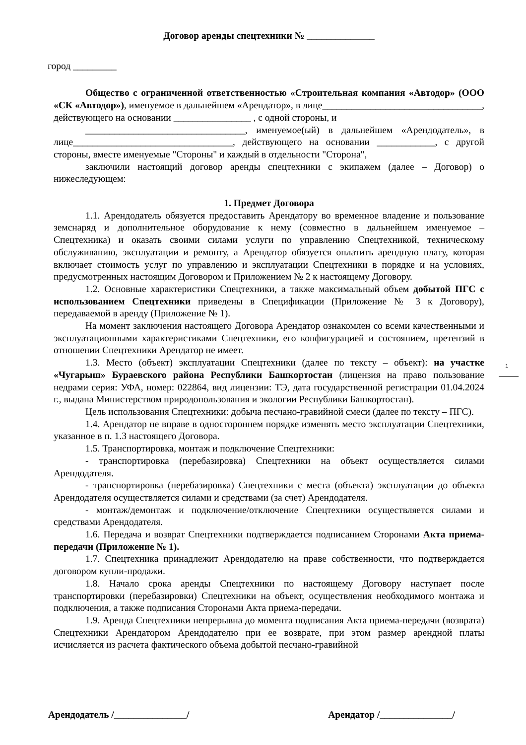Договор аренды спецтехники № ______________
город _________
Общество с ограниченной ответственностью «Строительная компания «Автодор» (ООО «СК «Автодор»), именуемое в дальнейшем «Арендатор», в лице_________________________________, действующего на основании ________________ , с одной стороны, и
_________________________________, именуемое(ый) в дальнейшем «Арендодатель», в лице_________________________________, действующего на основании ____________, с другой стороны, вместе именуемые "Стороны" и каждый в отдельности "Сторона",
заключили настоящий договор аренды спецтехники с экипажем (далее – Договор) о нижеследующем:
1. Предмет Договора
1.1. Арендодатель обязуется предоставить Арендатору во временное владение и пользование земснаряд и дополнительное оборудование к нему (совместно в дальнейшем именуемое – Спецтехника) и оказать своими силами услуги по управлению Спецтехникой, техническому обслуживанию, эксплуатации и ремонту, а Арендатор обязуется оплатить арендную плату, которая включает стоимость услуг по управлению и эксплуатации Спецтехники в порядке и на условиях, предусмотренных настоящим Договором и Приложением № 2 к настоящему Договору.
1.2. Основные характеристики Спецтехники, а также максимальный объем добытой ПГС с использованием Спецтехники приведены в Спецификации (Приложение № 3 к Договору), передаваемой в аренду (Приложение № 1).
На момент заключения настоящего Договора Арендатор ознакомлен со всеми качественными и эксплуатационными характеристиками Спецтехники, его конфигурацией и состоянием, претензий в отношении Спецтехники Арендатор не имеет.
1.3. Место (объект) эксплуатации Спецтехники (далее по тексту – объект): на участке «Чугарыш» Бураевского района Республики Башкортостан (лицензия на право пользование недрами серия: УФА, номер: 022864, вид лицензии: ТЭ, дата государственной регистрации 01.04.2024 г., выдана Министерством природопользования и экологии Республики Башкортостан).
Цель использования Спецтехники: добыча песчано-гравийной смеси (далее по тексту – ПГС).
1.4. Арендатор не вправе в одностороннем порядке изменять место эксплуатации Спецтехники, указанное в п. 1.3 настоящего Договора.
1.5. Транспортировка, монтаж и подключение Спецтехники:
- транспортировка (перебазировка) Спецтехники на объект осуществляется силами Арендодателя.
- транспортировка (перебазировка) Спецтехники с места (объекта) эксплуатации до объекта Арендодателя осуществляется силами и средствами (за счет) Арендодателя.
- монтаж/демонтаж и подключение/отключение Спецтехники осуществляется силами и средствами Арендодателя.
1.6. Передача и возврат Спецтехники подтверждается подписанием Сторонами Акта приема-передачи (Приложение № 1).
1.7. Спецтехника принадлежит Арендодателю на праве собственности, что подтверждается договором купли-продажи.
1.8. Начало срока аренды Спецтехники по настоящему Договору наступает после транспортировки (перебазировки) Спецтехники на объект, осуществления необходимого монтажа и подключения, а также подписания Сторонами Акта приема-передачи.
1.9. Аренда Спецтехники непрерывна до момента подписания Акта приема-передачи (возврата) Спецтехники Арендатором Арендодателю при ее возврате, при этом размер арендной платы исчисляется из расчета фактического объема добытой песчано-гравийной
1
Арендодатель /_______________/ Арендатор /_______________/